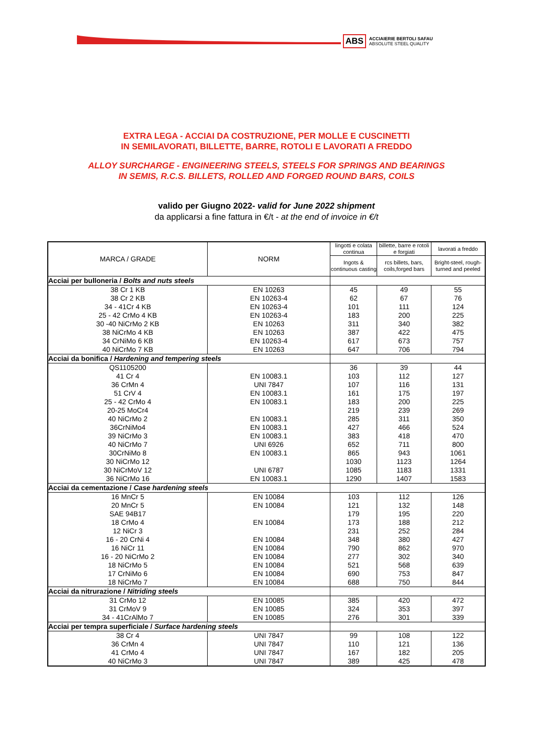ABS ACCIAIERIE BERTOLI SAFAU
ABSOLUTE STEEL QUALITY
EXTRA LEGA - ACCIAI DA COSTRUZIONE, PER MOLLE E CUSCINETTI
IN SEMILAVORATI, BILLETTE, BARRE, ROTOLI E LAVORATI A FREDDO
ALLOY SURCHARGE - ENGINEERING STEELS, STEELS FOR SPRINGS AND BEARINGS
IN SEMIS, R.C.S. BILLETS, ROLLED AND FORGED ROUND BARS, COILS
valido per Giugno 2022- valid for June 2022 shipment
da applicarsi a fine fattura in €/t - at the end of invoice in €/t
| MARCA / GRADE | NORM | lingotti e colata continua | billette, barre e rotoli e forgiati | lavorati a freddo |
| --- | --- | --- | --- | --- |
| | | Ingots & continuous casting | rcs billets, bars, coils,forged bars | Bright-steel, rough-turned and peeled |
| Acciai per bulloneria / Bolts and nuts steels | | | | |
| 38 Cr 1 KB | EN 10263 | 45 | 49 | 55 |
| 38 Cr 2 KB | EN 10263-4 | 62 | 67 | 76 |
| 34 - 41Cr 4 KB | EN 10263-4 | 101 | 111 | 124 |
| 25 - 42 CrMo 4 KB | EN 10263-4 | 183 | 200 | 225 |
| 30 -40 NiCrMo 2 KB | EN 10263 | 311 | 340 | 382 |
| 38 NiCrMo 4 KB | EN 10263 | 387 | 422 | 475 |
| 34 CrNiMo 6 KB | EN 10263-4 | 617 | 673 | 757 |
| 40 NiCrMo 7 KB | EN 10263 | 647 | 706 | 794 |
| Acciai da bonifica / Hardening and tempering steels | | | | |
| QS1105200 | | 36 | 39 | 44 |
| 41 Cr 4 | EN 10083.1 | 103 | 112 | 127 |
| 36 CrMn 4 | UNI 7847 | 107 | 116 | 131 |
| 51 CrV 4 | EN 10083.1 | 161 | 175 | 197 |
| 25 - 42 CrMo 4 | EN 10083.1 | 183 | 200 | 225 |
| 20-25 MoCr4 | | 219 | 239 | 269 |
| 40 NiCrMo 2 | EN 10083.1 | 285 | 311 | 350 |
| 36CrNiMo4 | EN 10083.1 | 427 | 466 | 524 |
| 39 NiCrMo 3 | EN 10083.1 | 383 | 418 | 470 |
| 40 NiCrMo 7 | UNI 6926 | 652 | 711 | 800 |
| 30CrNiMo 8 | EN 10083.1 | 865 | 943 | 1061 |
| 30 NiCrMo 12 | | 1030 | 1123 | 1264 |
| 30 NiCrMoV 12 | UNI 6787 | 1085 | 1183 | 1331 |
| 36 NiCrMo 16 | EN 10083.1 | 1290 | 1407 | 1583 |
| Acciai da cementazione / Case hardening steels | | | | |
| 16 MnCr 5 | EN 10084 | 103 | 112 | 126 |
| 20 MnCr 5 | EN 10084 | 121 | 132 | 148 |
| SAE 94B17 | | 179 | 195 | 220 |
| 18 CrMo 4 | EN 10084 | 173 | 188 | 212 |
| 12 NiCr 3 | | 231 | 252 | 284 |
| 16 - 20 CrNi 4 | EN 10084 | 348 | 380 | 427 |
| 16 NiCr 11 | EN 10084 | 790 | 862 | 970 |
| 16 - 20 NiCrMo 2 | EN 10084 | 277 | 302 | 340 |
| 18 NiCrMo 5 | EN 10084 | 521 | 568 | 639 |
| 17 CrNiMo 6 | EN 10084 | 690 | 753 | 847 |
| 18 NiCrMo 7 | EN 10084 | 688 | 750 | 844 |
| Acciai da nitrurazione / Nitriding steels | | | | |
| 31 CrMo 12 | EN 10085 | 385 | 420 | 472 |
| 31 CrMoV 9 | EN 10085 | 324 | 353 | 397 |
| 34 - 41CrAlMo 7 | EN 10085 | 276 | 301 | 339 |
| Acciai per tempra superficiale / Surface hardening steels | | | | |
| 38 Cr 4 | UNI 7847 | 99 | 108 | 122 |
| 36 CrMn 4 | UNI 7847 | 110 | 121 | 136 |
| 41 CrMo 4 | UNI 7847 | 167 | 182 | 205 |
| 40 NiCrMo 3 | UNI 7847 | 389 | 425 | 478 |